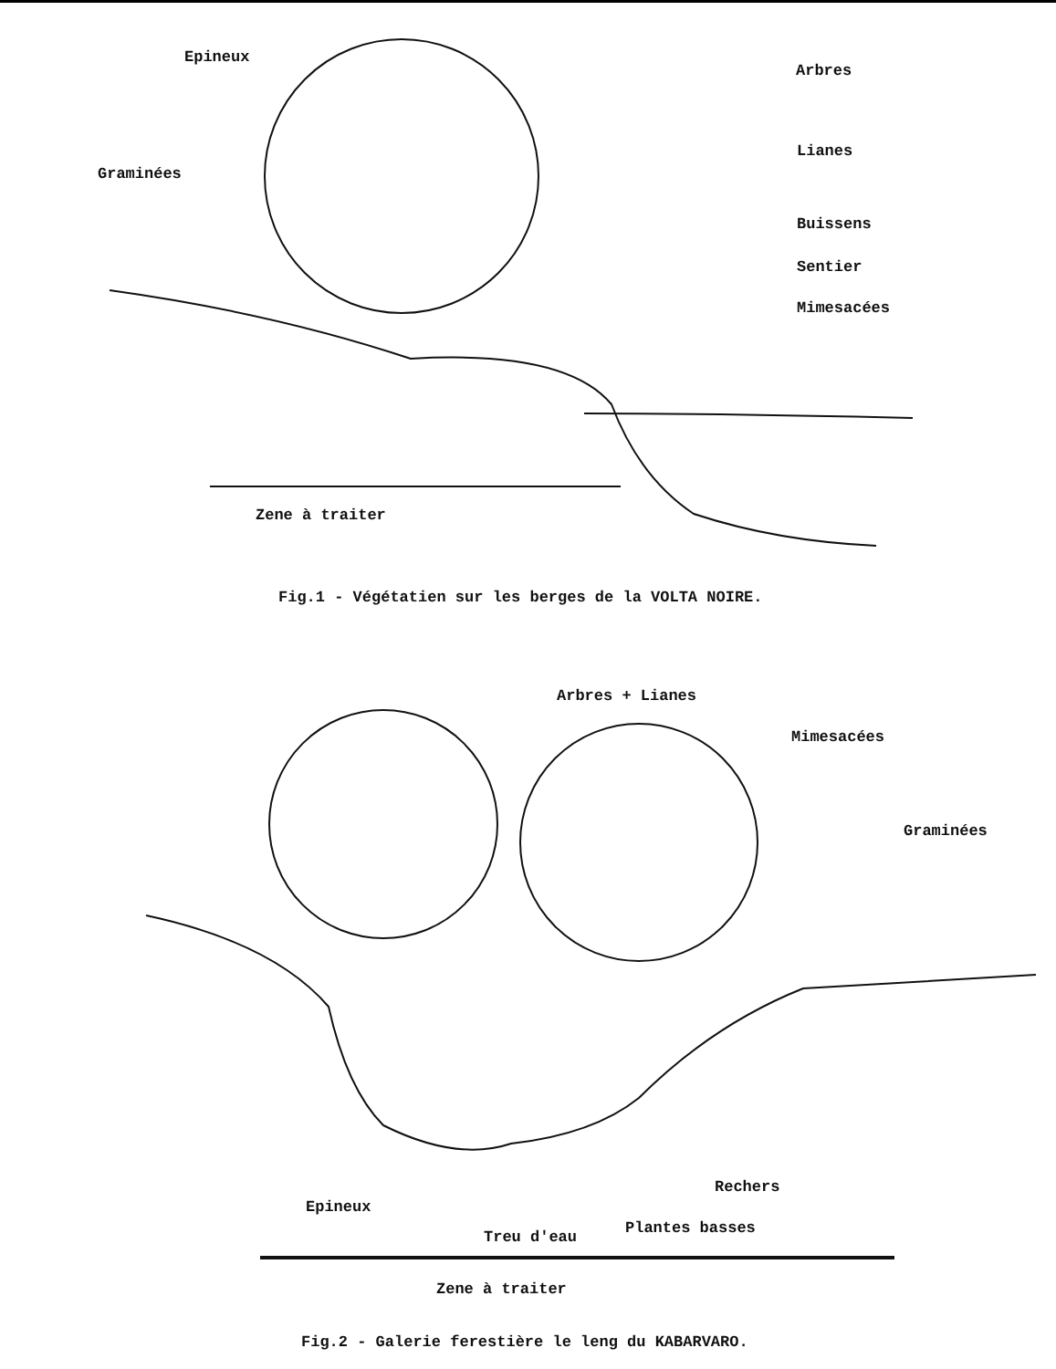Epineux
Arbres
Graminées
Lianes
Buissens
Sentier
Mimesacées
Zene à traiter
Fig.1 - Végétatien sur les berges de la VOLTA NOIRE.
Arbres + Lianes
Mimesacées
Graminées
Rechers
Epineux
Plantes basses
Treu d'eau
Zene à traiter
Fig.2 - Galerie ferestière le leng du KABARVARO.